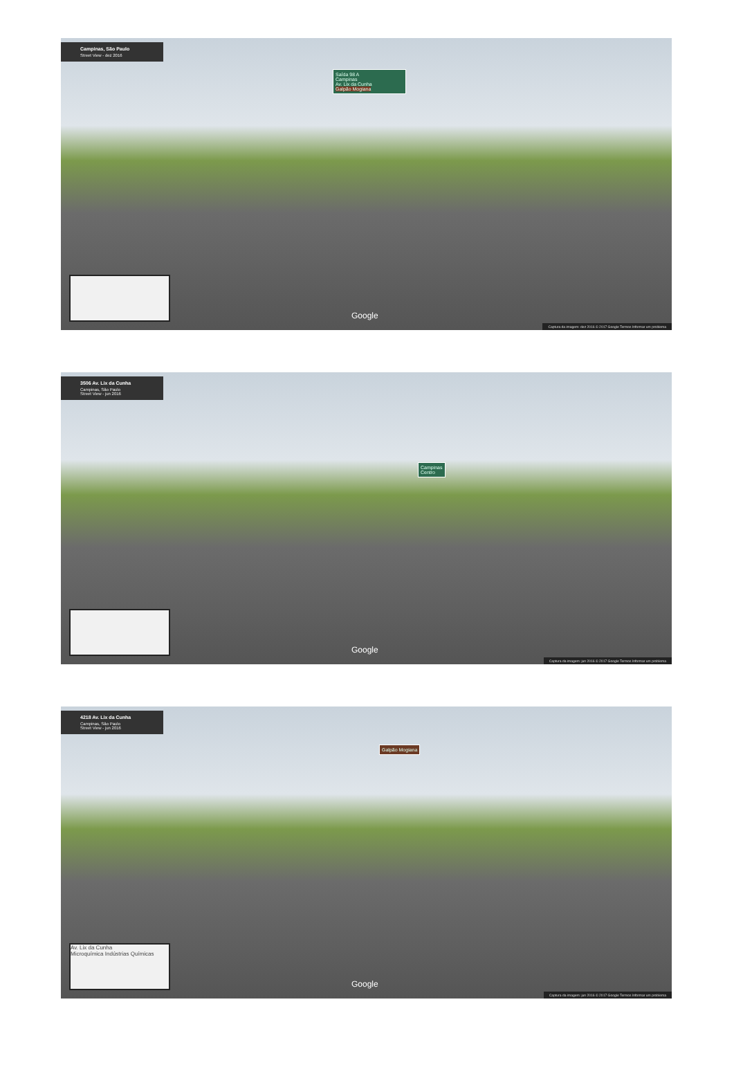Campinas, São Paulo
Street View - dez 2016
Saída 98 A
Campinas
Av. Lix da Cunha
Galpão Mogiana
Google
Captura da imagem: dez 2016 © 2017 Google Termos Informar um problema
3506 Av. Lix da Cunha
Campinas, São Paulo
Street View - jun 2016
Campinas
Centro
Google
Captura da imagem: jun 2016 © 2017 Google Termos Informar um problema
4218 Av. Lix da Cunha
Campinas, São Paulo
Street View - jun 2016
Galpão Mogiana
Av. Lix da Cunha
Microquímica Indústrias Químicas
Google
Captura da imagem: jun 2016 © 2017 Google Termos Informar um problema